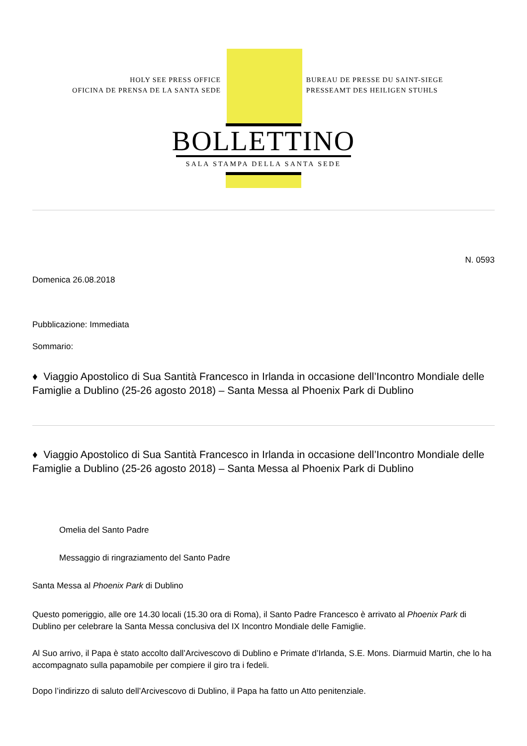HOLY SEE PRESS OFFICE
OFICINA DE PRENSA DE LA SANTA SEDE
BUREAU DE PRESSE DU SAINT-SIEGE
PRESSEAMT DES HEILIGEN STUHLS
BOLLETTINO
SALA STAMPA DELLA SANTA SEDE
N. 0593
Domenica 26.08.2018
Pubblicazione: Immediata
Sommario:
♦ Viaggio Apostolico di Sua Santità Francesco in Irlanda in occasione dell’Incontro Mondiale delle Famiglie a Dublino (25-26 agosto 2018) – Santa Messa al Phoenix Park di Dublino
♦ Viaggio Apostolico di Sua Santità Francesco in Irlanda in occasione dell’Incontro Mondiale delle Famiglie a Dublino (25-26 agosto 2018) – Santa Messa al Phoenix Park di Dublino
Omelia del Santo Padre
Messaggio di ringraziamento del Santo Padre
Santa Messa al Phoenix Park di Dublino
Questo pomeriggio, alle ore 14.30 locali (15.30 ora di Roma), il Santo Padre Francesco è arrivato al Phoenix Park di Dublino per celebrare la Santa Messa conclusiva del IX Incontro Mondiale delle Famiglie.
Al Suo arrivo, il Papa è stato accolto dall’Arcivescovo di Dublino e Primate d’Irlanda, S.E. Mons. Diarmuid Martin, che lo ha accompagnato sulla papamobile per compiere il giro tra i fedeli.
Dopo l’indirizzo di saluto dell’Arcivescovo di Dublino, il Papa ha fatto un Atto penitenziale.